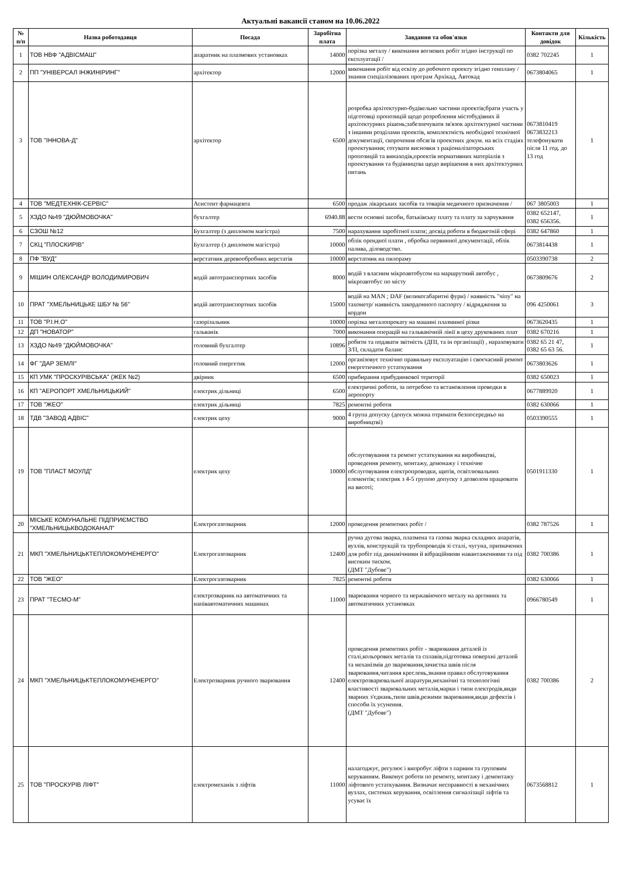Актуальні вакансії станом на 10.06.2022
| № п/п | Назва роботодавця | Посада | Заробітна плата | Завдання та обов'язки | Контакти для довідок | Кількість |
| --- | --- | --- | --- | --- | --- | --- |
| 1 | ТОВ НВФ "АДВІСМАШ" | апаратник на плазмових установках | 14000 | порізка металу / виконання вогневих робіт згідно інструкції по експлуатації / | 0382 702245 | 1 |
| 2 | ПП "УНІВЕРСАЛ ІНЖИНІРИНГ" | архітектор | 12000 | виконання робіт від ескізу до робочого проекту згідно генплану / знання спеціалізованих програм Архікад, Автокад | 0673804065 | 1 |
| 3 | ТОВ "ІННОВА-Д" | архітектор | 6500 | розробка архітектурно-будівельно частини проектів;брати участь у підготовці пропозицій щодо розроблення містобудівних й архітектурних рішень;забезпечувати зв'язок архітектурної частини з іншими розділами проектів, комплектність необхідної технічної документації, скорочення обсягів проектних докум. на всіх стадіях проектування; готувати висновки з раціоналізаторських пропозицій та винаходів,проектів нормативних матеріалів з проектування та будівництва щодо вирішення в них архітектурних питань | 0673810419 0673832213 телефонувати після 11 год. до 13 год | 1 |
| 4 | ТОВ "МЕДТЕХНІК-СЕРВІС" | Асистент фармацевта | 6500 | продаж лікарських засобів та товарів медичного призначення / | 067 3805003 | 1 |
| 5 | ХЗДО №49 "ДЮЙМОВОЧКА" | бухгалтер | 6940.88 | вести основні засоби, батьківську плату та плату за харчування | 0382 652147, 0382 656356. | 1 |
| 6 | СЗОШ №12 | Бухгалтер (з дипломом магістра) | 7500 | нарахування заробітної плати; досвід роботи в бюджетній сфері | 0382 647860 | 1 |
| 7 | СКЦ "ПЛОСКИРІВ" | Бухгалтер (з дипломом магістра) | 10000 | облік орендної плати , обробка первинної документації, облік палива, діловодство. | 0673814438 | 1 |
| 8 | ПФ "ВУД" | верстатник деревообробних верстатів | 10000 | верстатник на пилораму | 0503390738 | 2 |
| 9 | МІШИН ОЛЕКСАНДР ВОЛОДИМИРОВИЧ | водій автотранспортних засобів | 8000 | водій з власним мікроавтобусом на маршрутний автобус , мікроавтобус по місту | 0673809676 | 2 |
| 10 | ПРАТ "ХМЕЛЬНИЦЬКЕ ШБУ № 56" | водій автотранспортних засобів | 15000 | водій на MAN ; DAF (великогабаритні фури) / наявність "чіпу" на тахометр/ наявність закордонного паспорту / відрядження за кордон | 096 4250061 | 3 |
| 11 | ТОВ "Р.І.Н.О" | газорізальник | 10000 | порізка металопрокату на машині плазминої різки | 0673620435 | 1 |
| 12 | ДП "НОВАТОР" | гальванік | 7000 | виконання операцій на гальванічній лінії в цеху друкованих плат | 0382 670216 | 1 |
| 13 | ХЗДО №49 "ДЮЙМОВОЧКА" | головний бухгалтер | 10896 | робити та подавати звітність (ДПІ, та ін організації) , нараховувати З/П, складати баланс | 0382 65 21 47, 0382 65 63 56. | 1 |
| 14 | ФГ "ДАР ЗЕМЛІ" | головний енергетик | 12000 | організовує технічно правильну експлуатацію і своєчасний ремонт енергетичного устаткування | 0673803626 | 1 |
| 15 | КП УМК "ПРОСКУРІВСЬКА" (ЖЕК №2) | двірник | 6500 | прибирання прибудинкової території | 0382 650023 | 1 |
| 16 | КП "АЕРОПОРТ ХМЕЛЬНИЦЬКИЙ" | електрик дільниці | 6500 | електричні роботи, за потребою та встановлення проводки в аеропорту | 0677889920 | 1 |
| 17 | ТОВ "ЖЕО" | електрик дільниці | 7825 | ремонтні роботи | 0382 630066 | 1 |
| 18 | ТДВ "ЗАВОД АДВІС" | електрик цеху | 9000 | 4 група допуску (допуск можна отримати безпосередньо на виробництві) | 0503390555 | 1 |
| 19 | ТОВ "ПЛАСТ МОУЛД" | електрик цеху | 10000 | обслуговування та ремонт устаткування на виробництві, проведення ремонту, монтажу, демонажу і технічне обслуговування електропроводки, щитів, освітлювальних елементів; електрик з 4-5 групою допуску з дозволом працювати на висоті; | 0501911330 | 1 |
| 20 | МІСЬКЕ КОМУНАЛЬНЕ ПІДПРИЄМСТВО "ХМЕЛЬНИЦЬКВОДОКАНАЛ" | Електрогазозварник | 12000 | проведення ремонтних робіт / | 0382 787526 | 1 |
| 21 | МКП "ХМЕЛЬНИЦЬКТЕПЛОКОМУНЕНЕРГО" | Електрогазозварник | 12400 | ручна дугова зварка, плазмена та газова зварка складних апаратів, вузлів, конструкцій та трубопроводів зі сталі, чугуна, призначених для робіт під динамічними й вібраційними навантаженнями та під високим тиском. (ДМТ "Дубове") | 0382 700386 | 1 |
| 22 | ТОВ "ЖЕО" | Електрогазозварник | 7825 | ремонтні роботи | 0382 630066 | 1 |
| 23 | ПРАТ "ТЕСМО-М" | електрозварник на автоматичних та напівавтоматичних машинах | 11000 | зварювання чорного та нержавіючого металу на аргонних та автоматичних установках | 0966780549 | 1 |
| 24 | МКП "ХМЕЛЬНИЦЬКТЕПЛОКОМУНЕНЕРГО" | Електрозварник ручного зварювання | 12400 | проведення ремонтних робіт - зварювання деталей із сталі,кольорових металів та сплавів,підготовка поверхні деталей та механізмів до зварювання,зачистка швів після зварювання,читання креслень,знання правил обслуговування електрозварювальної апаратури,механічні та технологічні властивості зварювальних металів,марки і типи електродів,види зварних з'єднань,типи швів,режими зварювання,види дефектів і способи їх усунення. (ДМТ "Дубове") | 0382 700386 | 2 |
| 25 | ТОВ "ПРОСКУРІВ ЛІФТ" | електромеханік з ліфтів | 11000 | налагоджує, регулює і випробує ліфти з парним та груповим керуванням. Виконує роботи по ремонту, монтажу і демонтажу ліфтового устаткування. Визначає несправності в механічних вузлах, системах керування, освітлення сигналізації ліфтів та усуває їх | 0673568812 | 1 |